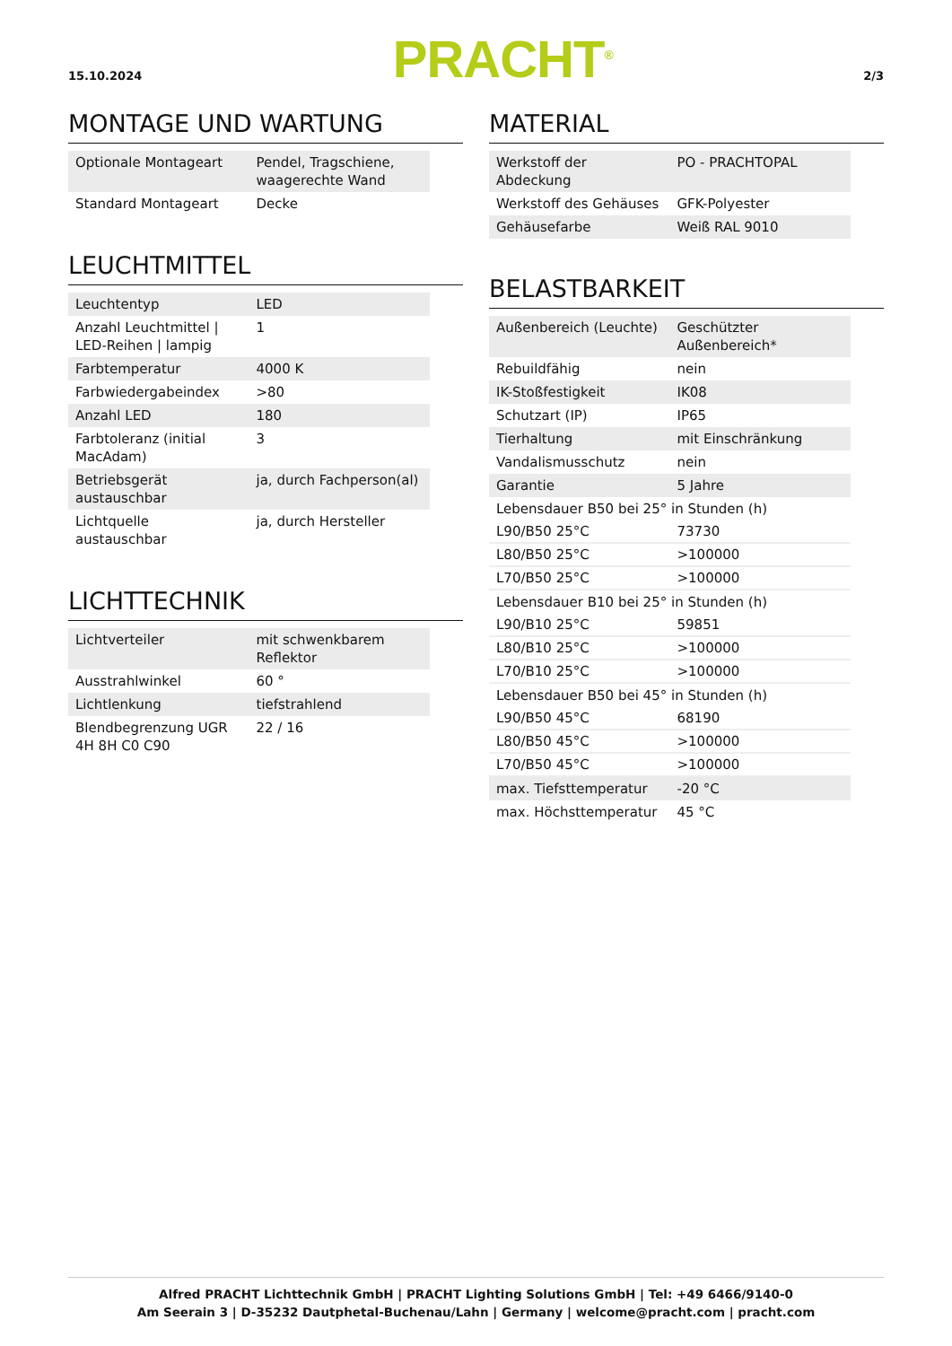15.10.2024
PRACHT<sup>®</sup>
2/3
MONTAGE UND WARTUNG
| Optionale Montageart | Pendel, Tragschiene, waagerechte Wand |
| Standard Montageart | Decke |
LEUCHTMITTEL
| Leuchtentyp | LED |
| Anzahl Leuchtmittel / LED-Reihen / lampig | 1 |
| Farbtemperatur | 4000 K |
| Farbwiedergabeindex | >80 |
| Anzahl LED | 180 |
| Farbtoleranz (initial MacAdam) | 3 |
| Betriebsgerät austauschbar | ja, durch Fachperson(al) |
| Lichtquelle austauschbar | ja, durch Hersteller |
LICHTTECHNIK
| Lichtverteiler | mit schwenkbarem Reflektor |
| Ausstrahlwinkel | 60 ° |
| Lichtlenkung | tiefstrahlend |
| Blendbegrenzung UGR 4H 8H C0 C90 | 22 / 16 |
MATERIAL
| Werkstoff der Abdeckung | PO - PRACHTOPAL |
| Werkstoff des Gehäuses | GFK-Polyester |
| Gehäusefarbe | Weiß RAL 9010 |
BELASTBARKEIT
| Außenbereich (Leuchte) | Geschützter Außenbereich* |
| Rebuildfähig | nein |
| IK-Stoßfestigkeit | IK08 |
| Schutzart (IP) | IP65 |
| Tierhaltung | mit Einschränkung |
| Vandalismusschutz | nein |
| Garantie | 5 Jahre |
| Lebensdauer B50 bei 25° in Stunden (h) | |
| L90/B50 25°C | 73730 |
| L80/B50 25°C | >100000 |
| L70/B50 25°C | >100000 |
| Lebensdauer B10 bei 25° in Stunden (h) | |
| L90/B10 25°C | 59851 |
| L80/B10 25°C | >100000 |
| L70/B10 25°C | >100000 |
| Lebensdauer B50 bei 45° in Stunden (h) | |
| L90/B50 45°C | 68190 |
| L80/B50 45°C | >100000 |
| L70/B50 45°C | >100000 |
| max. Tiefsttemperatur | -20 °C |
| max. Höchsttemperatur | 45 °C |
Alfred PRACHT Lichttechnik GmbH | PRACHT Lighting Solutions GmbH | Tel: +49 6466/9140-0
Am Seerain 3 | D-35232 Dautphetal-Buchenau/Lahn | Germany | welcome@pracht.com | pracht.com